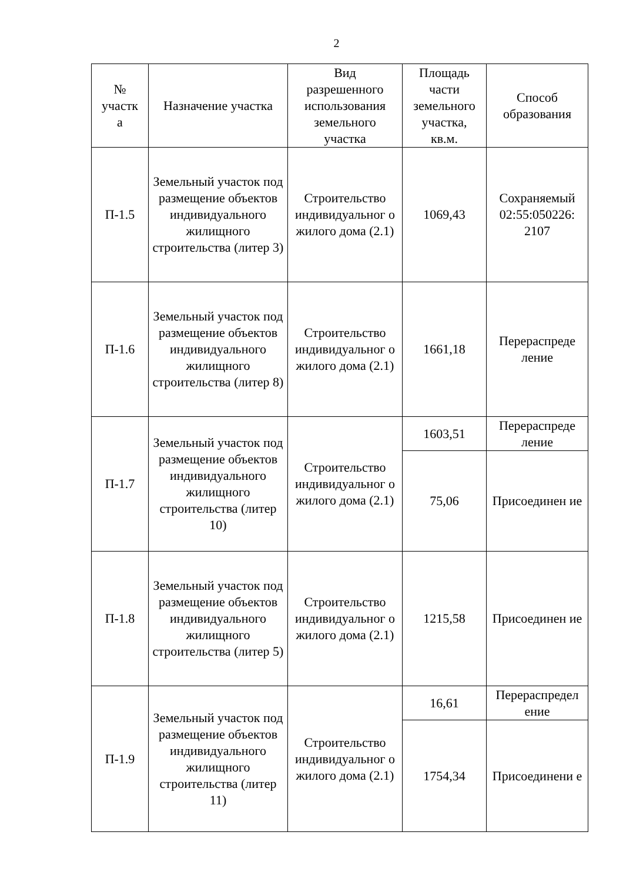2
| № участк а | Назначение участка | Вид разрешенного использования земельного участка | Площадь части земельного участка, кв.м. | Способ образования |
| --- | --- | --- | --- | --- |
| П-1.5 | Земельный участок под размещение объектов индивидуального жилищного строительства (литер 3) | Строительство индивидуальног о жилого дома (2.1) | 1069,43 | Сохраняемый 02:55:050226: 2107 |
| П-1.6 | Земельный участок под размещение объектов индивидуального жилищного строительства (литер 8) | Строительство индивидуальног о жилого дома (2.1) | 1661,18 | Перераспреде ление |
| П-1.7 | Земельный участок под размещение объектов индивидуального жилищного строительства (литер 10) | Строительство индивидуальног о жилого дома (2.1) | 1603,51 | Перераспреде ление |
| | | | 75,06 | Присоединен ие |
| П-1.8 | Земельный участок под размещение объектов индивидуального жилищного строительства (литер 5) | Строительство индивидуальног о жилого дома (2.1) | 1215,58 | Присоединен ие |
| П-1.9 | Земельный участок под размещение объектов индивидуального жилищного строительства (литер 11) | Строительство индивидуальног о жилого дома (2.1) | 16,61 | Перераспредел ение |
| | | | 1754,34 | Присоединени е |